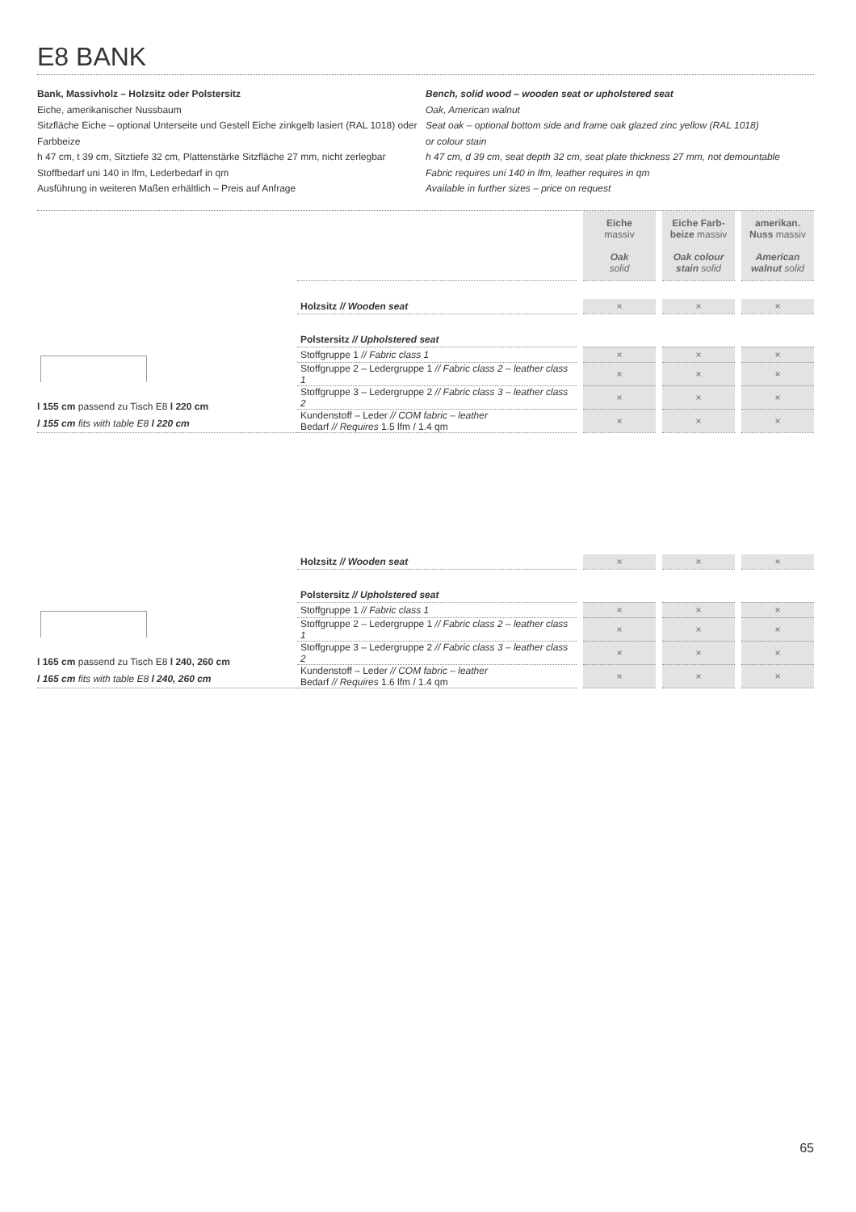E8 BANK
Bank, Massivholz – Holzsitz oder Polstersitz
Eiche, amerikanischer Nussbaum
Sitzfläche Eiche – optional Unterseite und Gestell Eiche zinkgelb lasiert (RAL 1018) oder Farbbeize
h 47 cm, t 39 cm, Sitztiefe 32 cm, Plattenstärke Sitzfläche 27 mm, nicht zerlegbar
Stoffbedarf uni 140 in lfm, Lederbedarf in qm
Ausführung in weiteren Maßen erhältlich – Preis auf Anfrage
Bench, solid wood – wooden seat or upholstered seat
Oak, American walnut
Seat oak – optional bottom side and frame oak glazed zinc yellow (RAL 1018)
or colour stain
h 47 cm, d 39 cm, seat depth 32 cm, seat plate thickness 27 mm, not demountable
Fabric requires uni 140 in lfm, leather requires in qm
Available in further sizes – price on request
| | Eiche massiv Oak solid | Eiche Farb- beize massiv Oak colour stain solid | amerikan. Nuss massiv American walnut solid |
| --- | --- | --- | --- |
l 155 cm passend zu Tisch E8 l 220 cm
l 155 cm fits with table E8 l 220 cm
| Holzsitz // Wooden seat | × | × | × |
| Polstersitz // Upholstered seat | | | |
| Stoffgruppe 1 // Fabric class 1 | × | × | × |
| Stoffgruppe 2 – Ledergruppe 1 // Fabric class 2 – leather class 1 | × | × | × |
| Stoffgruppe 3 – Ledergruppe 2 // Fabric class 3 – leather class 2 | × | × | × |
| Kundenstoff – Leder // COM fabric – leather Bedarf // Requires 1.5 lfm / 1.4 qm | × | × | × |
l 165 cm passend zu Tisch E8 l 240, 260 cm
l 165 cm fits with table E8 l 240, 260 cm
| Holzsitz // Wooden seat | × | × | × |
| Polstersitz // Upholstered seat | | | |
| Stoffgruppe 1 // Fabric class 1 | × | × | × |
| Stoffgruppe 2 – Ledergruppe 1 // Fabric class 2 – leather class 1 | × | × | × |
| Stoffgruppe 3 – Ledergruppe 2 // Fabric class 3 – leather class 2 | × | × | × |
| Kundenstoff – Leder // COM fabric – leather Bedarf // Requires 1.6 lfm / 1.4 qm | × | × | × |
65